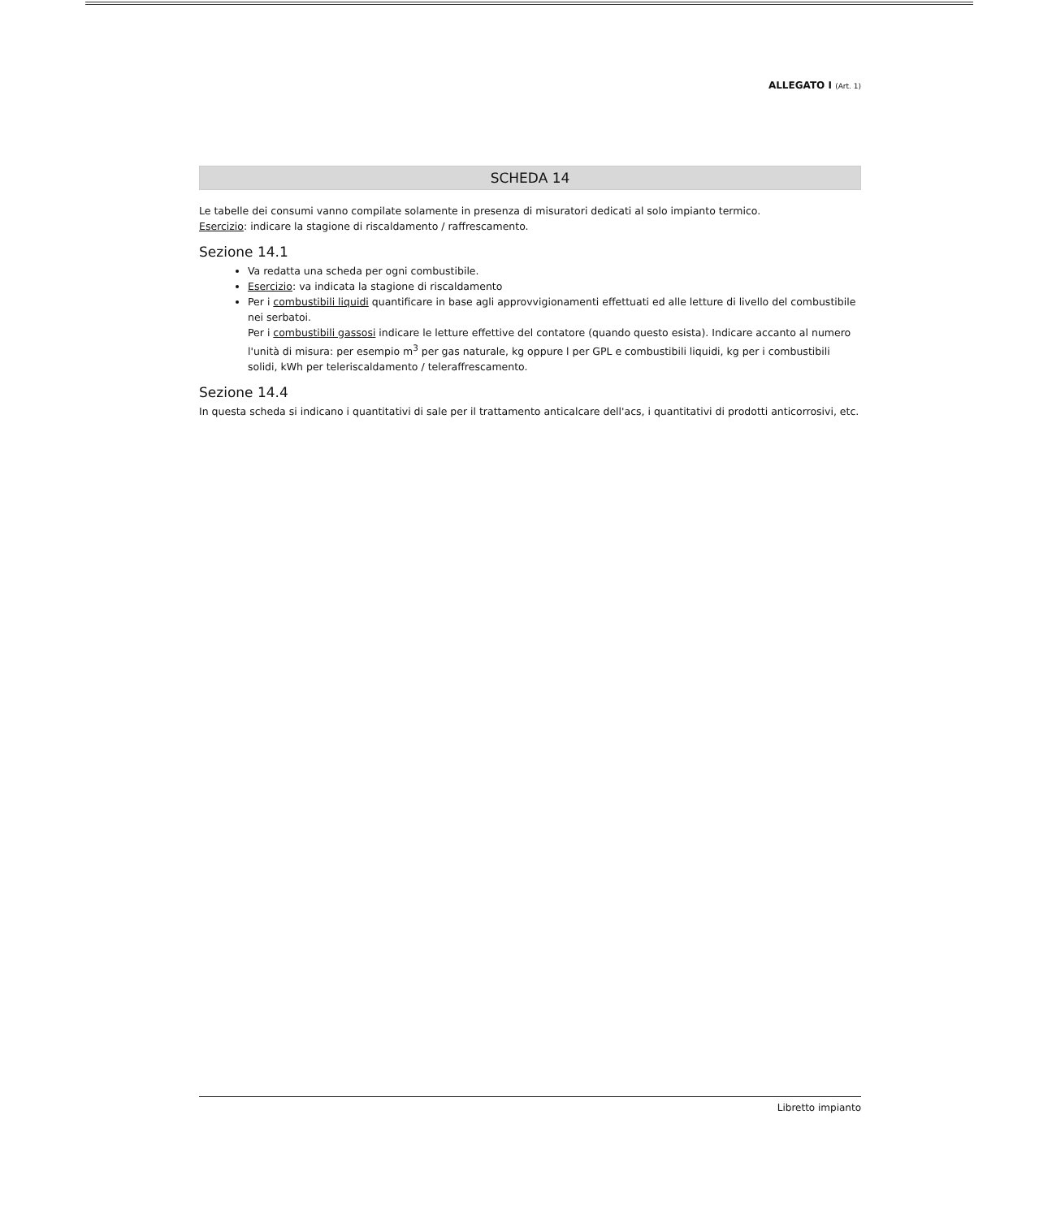ALLEGATO I (Art. 1)
SCHEDA 14
Le tabelle dei consumi vanno compilate solamente in presenza di misuratori dedicati al solo impianto termico.
Esercizio: indicare la stagione di riscaldamento / raffrescamento.
Sezione 14.1
Va redatta una scheda per ogni combustibile.
Esercizio: va indicata la stagione di riscaldamento
Per i combustibili liquidi quantificare in base agli approvvigionamenti effettuati ed alle letture di livello del combustibile nei serbatoi.
Per i combustibili gassosi indicare le letture effettive del contatore (quando questo esista). Indicare accanto al numero l'unità di misura: per esempio m<sup>3</sup> per gas naturale, kg oppure l per GPL e combustibili liquidi, kg per i combustibili solidi, kWh per teleriscaldamento / teleraffrescamento.
Sezione 14.4
In questa scheda si indicano i quantitativi di sale per il trattamento anticalcare dell'acs, i quantitativi di prodotti anticorrosivi, etc.
Libretto impianto